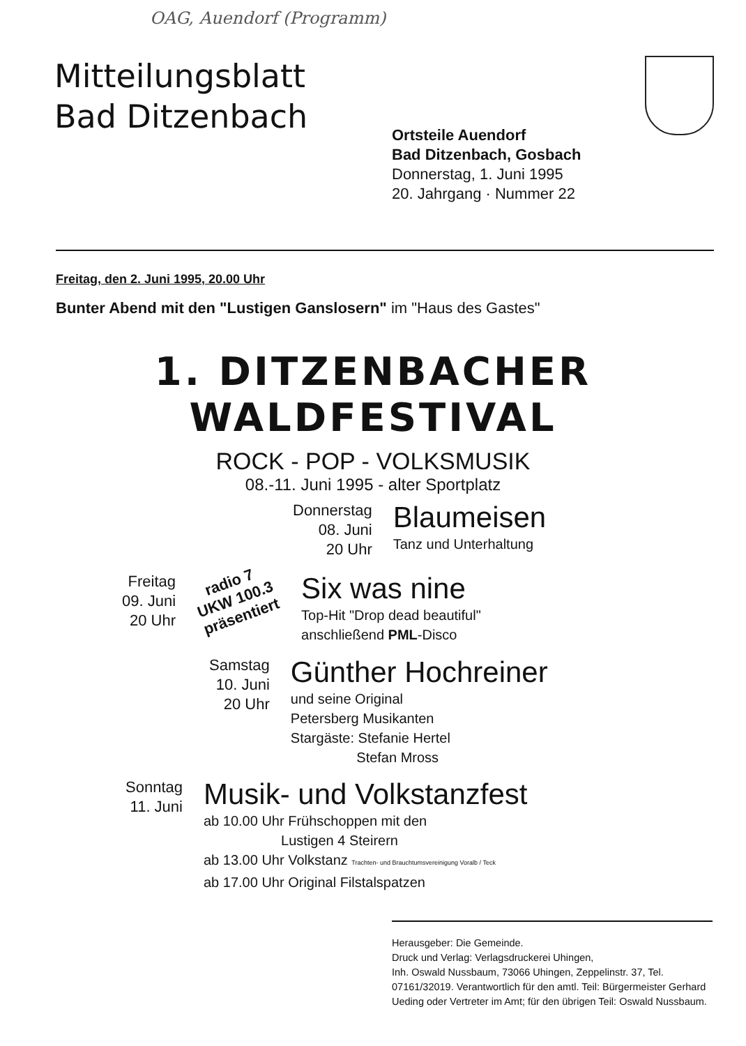OAG, Auendorf (Programm)
Mitteilungsblatt
Bad Ditzenbach
Ortsteile Auendorf
Bad Ditzenbach, Gosbach
Donnerstag, 1. Juni 1995
20. Jahrgang · Nummer 22
Freitag, den 2. Juni 1995, 20.00 Uhr
Bunter Abend mit den "Lustigen Ganslosern" im "Haus des Gastes"
1. DITZENBACHER
WALDFESTIVAL
ROCK - POP - VOLKSMUSIK
08.-11. Juni 1995 - alter Sportplatz
Donnerstag
08. Juni
20 Uhr
Blaumeisen
Tanz und Unterhaltung
Freitag
09. Juni
20 Uhr
radio 7 UKW 100.3 präsentiert
Six was nine
Top-Hit "Drop dead beautiful"
anschließend PML-Disco
Samstag
10. Juni
20 Uhr
Günther Hochreiner
und seine Original
Petersberg Musikanten
Stargäste: Stefanie Hertel
Stefan Mross
Sonntag
11. Juni
Musik- und Volkstanzfest
ab 10.00 Uhr Frühschoppen mit den
Lustigen 4 Steirern
ab 13.00 Uhr Volkstanz Trachten- und Brauchtumsvereinigung Voralb / Teck
ab 17.00 Uhr Original Filstalspatzen
Herausgeber: Die Gemeinde.
Druck und Verlag: Verlagsdruckerei Uhingen,
Inh. Oswald Nussbaum, 73066 Uhingen, Zeppelinstr. 37, Tel. 07161/32019. Verantwortlich für den amtl. Teil: Bürgermeister Gerhard Ueding oder Vertreter im Amt; für den übrigen Teil: Oswald Nussbaum.